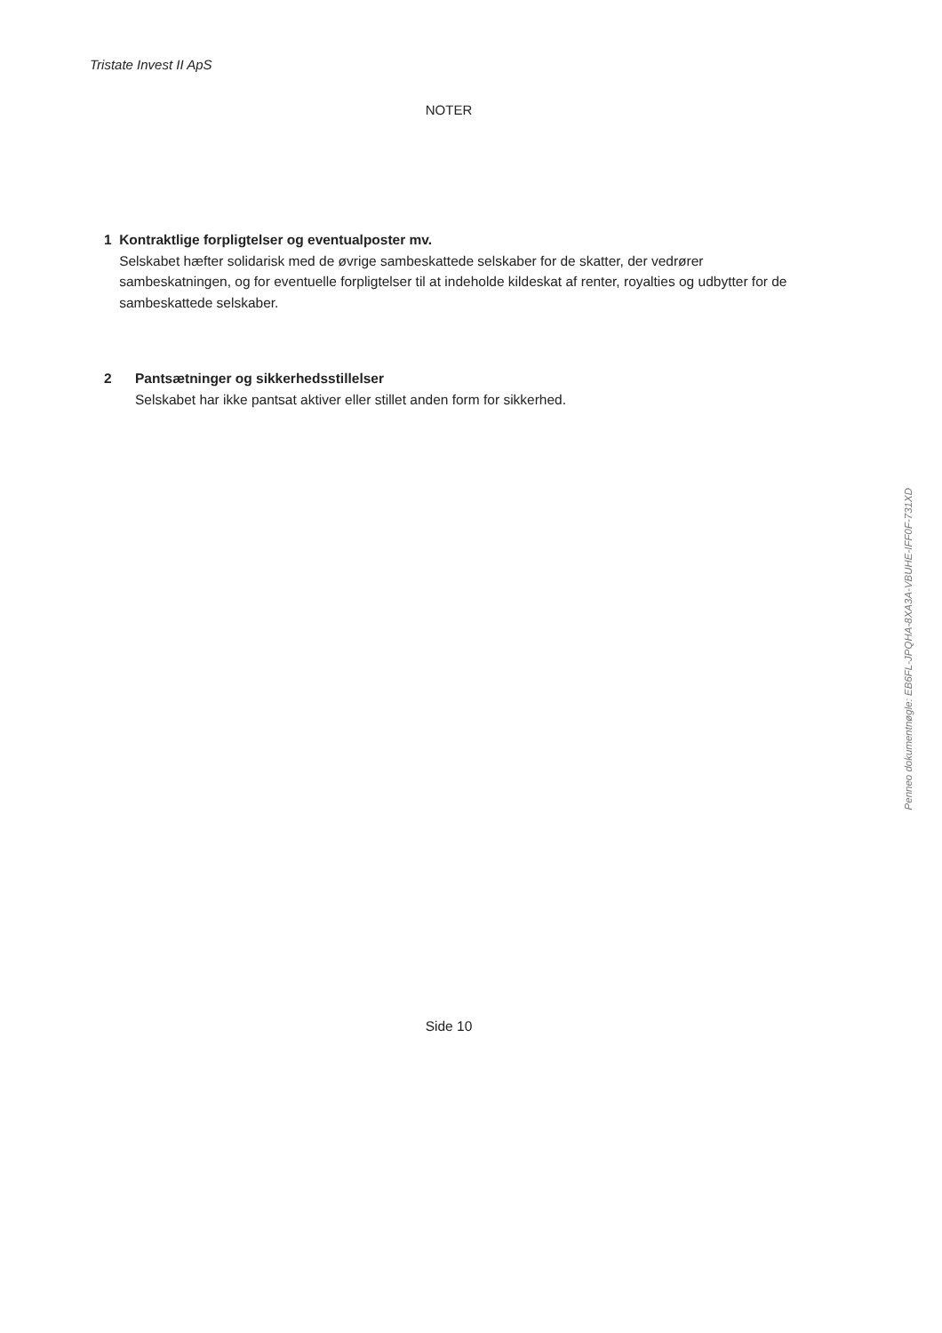Tristate Invest II ApS
NOTER
1 Kontraktlige forpligtelser og eventualposter mv.
Selskabet hæfter solidarisk med de øvrige sambeskattede selskaber for de skatter, der vedrører sambeskatningen, og for eventuelle forpligtelser til at indeholde kildeskat af renter, royalties og udbytter for de sambeskattede selskaber.
2 Pantsætninger og sikkerhedsstillelser
Selskabet har ikke pantsat aktiver eller stillet anden form for sikkerhed.
Side 10
Penneo dokumentnøgle: EB6FL-JPQHA-8XA3A-VBUHE-IFF0F-731XD